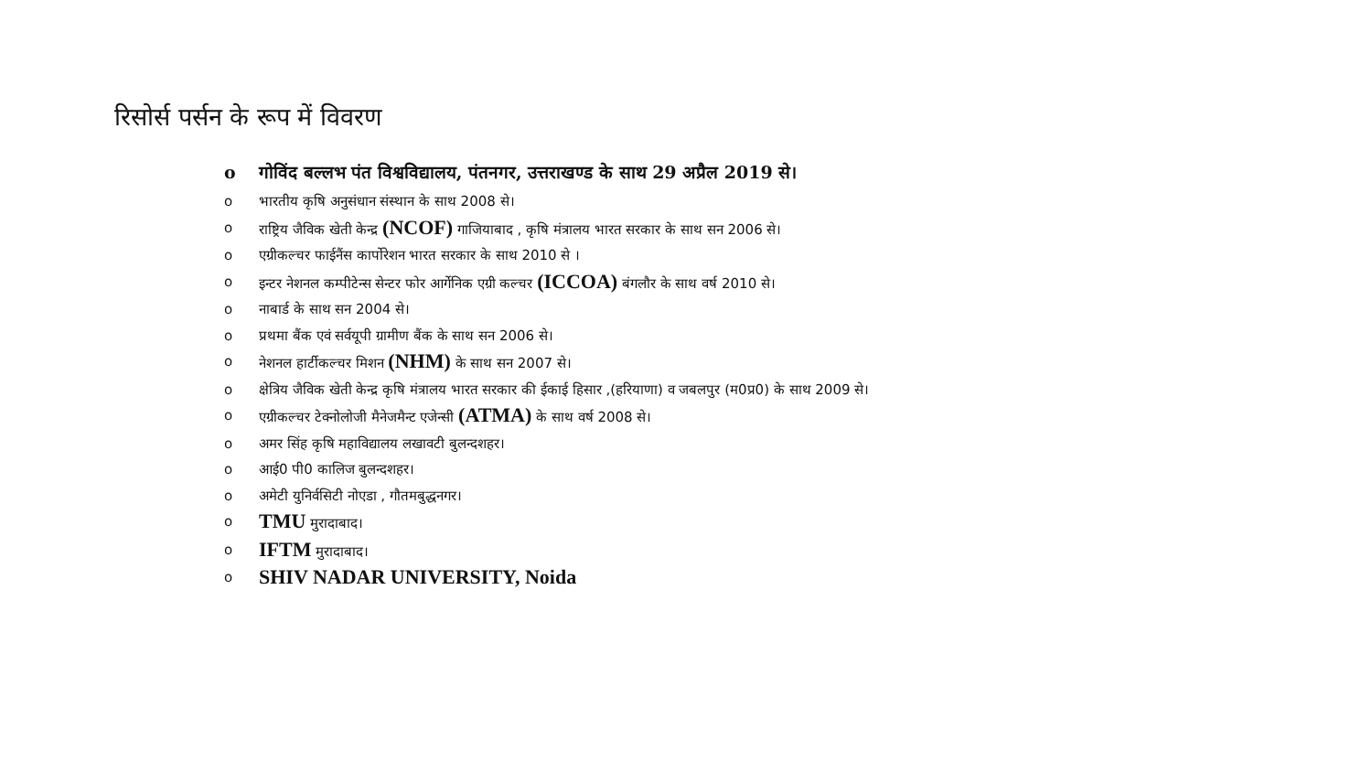रिसोर्स पर्सन के रूप में विवरण
o गोविंद बल्लभ पंत विश्वविद्यालय, पंतनगर, उत्तराखण्ड के साथ 29 अप्रैल 2019 से।
o भारतीय कृषि अनुसंधान संस्थान के साथ 2008 से।
o राष्ट्रिय जैविक खेती केन्द्र (NCOF) गाजियाबाद , कृषि मंत्रालय भारत सरकार के साथ सन 2006 से।
o एग्रीकल्चर फाईनैंस कार्पोरेशन भारत सरकार के साथ 2010 से ।
o इन्टर नेशनल कम्पीटेन्स सेन्टर फोर आर्गेनिक एग्री कल्चर (ICCOA) बंगलौर के साथ वर्ष 2010 से।
o नाबार्ड के साथ सन 2004 से।
o प्रथमा बैंक एवं सर्वयूपी ग्रामीण बैंक के साथ सन 2006 से।
o नेशनल हार्टीकल्चर मिशन (NHM) के साथ सन 2007 से।
o क्षेत्रिय जैविक खेती केन्द्र कृषि मंत्रालय भारत सरकार की ईकाई हिसार ,(हरियाणा) व जबलपुर (म0प्र0) के साथ 2009 से।
o एग्रीकल्चर टेक्नोलोजी मैनेजमैन्ट एजेन्सी (ATMA) के साथ वर्ष 2008 से।
o अमर सिंह कृषि महाविद्यालय लखावटी बुलन्दशहर।
o आई0 पी0 कालिज बुलन्दशहर।
o अमेटी युनिर्वसिटी नोएडा , गौतमबुद्धनगर।
o TMU मुरादाबाद।
o IFTM मुरादाबाद।
o SHIV NADAR UNIVERSITY, Noida